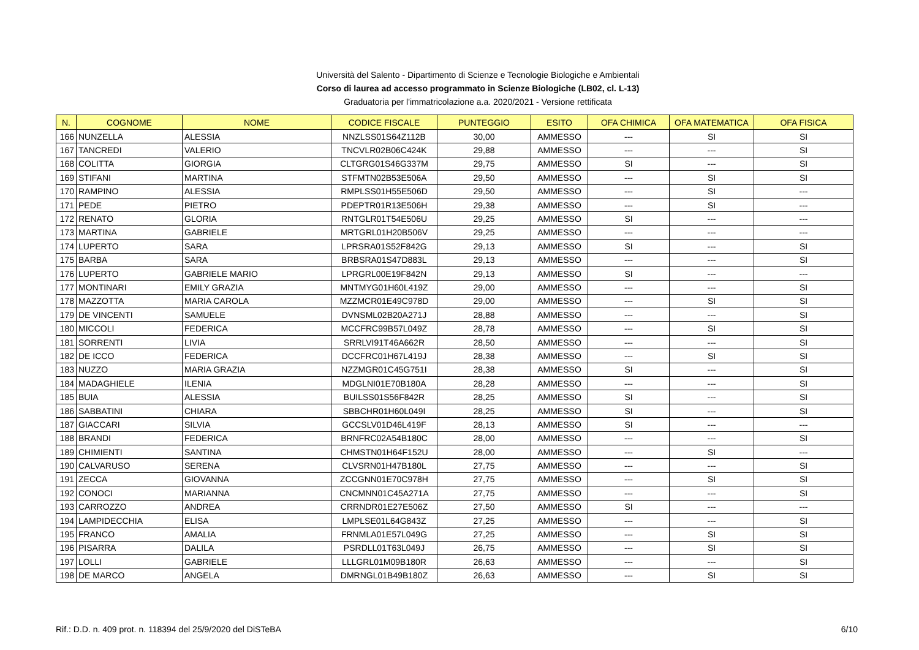Università del Salento - Dipartimento di Scienze e Tecnologie Biologiche e Ambientali
Corso di laurea ad accesso programmato in Scienze Biologiche (LB02, cl. L-13)
Graduatoria per l'immatricolazione a.a. 2020/2021 - Versione rettificata
| N. | COGNOME | NOME | CODICE FISCALE | PUNTEGGIO | ESITO | OFA CHIMICA | OFA MATEMATICA | OFA FISICA |
| --- | --- | --- | --- | --- | --- | --- | --- | --- |
| 166 | NUNZELLA | ALESSIA | NNZLSS01S64Z112B | 30,00 | AMMESSO | --- | SI | SI |
| 167 | TANCREDI | VALERIO | TNCVLR02B06C424K | 29,88 | AMMESSO | --- | --- | SI |
| 168 | COLITTA | GIORGIA | CLTGRG01S46G337M | 29,75 | AMMESSO | SI | --- | SI |
| 169 | STIFANI | MARTINA | STFMTN02B53E506A | 29,50 | AMMESSO | --- | SI | SI |
| 170 | RAMPINO | ALESSIA | RMPLSS01H55E506D | 29,50 | AMMESSO | --- | SI | --- |
| 171 | PEDE | PIETRO | PDEPTR01R13E506H | 29,38 | AMMESSO | --- | SI | --- |
| 172 | RENATO | GLORIA | RNTGLR01T54E506U | 29,25 | AMMESSO | SI | --- | --- |
| 173 | MARTINA | GABRIELE | MRTGRL01H20B506V | 29,25 | AMMESSO | --- | --- | --- |
| 174 | LUPERTO | SARA | LPRSRA01S52F842G | 29,13 | AMMESSO | SI | --- | SI |
| 175 | BARBA | SARA | BRBSRA01S47D883L | 29,13 | AMMESSO | --- | --- | SI |
| 176 | LUPERTO | GABRIELE MARIO | LPRGRL00E19F842N | 29,13 | AMMESSO | SI | --- | --- |
| 177 | MONTINARI | EMILY GRAZIA | MNTMYG01H60L419Z | 29,00 | AMMESSO | --- | --- | SI |
| 178 | MAZZOTTA | MARIA CAROLA | MZZMCR01E49C978D | 29,00 | AMMESSO | --- | SI | SI |
| 179 | DE VINCENTI | SAMUELE | DVNSML02B20A271J | 28,88 | AMMESSO | --- | --- | SI |
| 180 | MICCOLI | FEDERICA | MCCFRC99B57L049Z | 28,78 | AMMESSO | --- | SI | SI |
| 181 | SORRENTI | LIVIA | SRRLVI91T46A662R | 28,50 | AMMESSO | --- | --- | SI |
| 182 | DE ICCO | FEDERICA | DCCFRC01H67L419J | 28,38 | AMMESSO | --- | SI | SI |
| 183 | NUZZO | MARIA GRAZIA | NZZMGR01C45G751I | 28,38 | AMMESSO | SI | --- | SI |
| 184 | MADAGHIELE | ILENIA | MDGLNI01E70B180A | 28,28 | AMMESSO | --- | --- | SI |
| 185 | BUIA | ALESSIA | BUILSS01S56F842R | 28,25 | AMMESSO | SI | --- | SI |
| 186 | SABBATINI | CHIARA | SBBCHR01H60L049I | 28,25 | AMMESSO | SI | --- | SI |
| 187 | GIACCARI | SILVIA | GCCSLV01D46L419F | 28,13 | AMMESSO | SI | --- | --- |
| 188 | BRANDI | FEDERICA | BRNFRC02A54B180C | 28,00 | AMMESSO | --- | --- | SI |
| 189 | CHIMIENTI | SANTINA | CHMSTN01H64F152U | 28,00 | AMMESSO | --- | SI | --- |
| 190 | CALVARUSO | SERENA | CLVSRN01H47B180L | 27,75 | AMMESSO | --- | --- | SI |
| 191 | ZECCA | GIOVANNA | ZCCGNN01E70C978H | 27,75 | AMMESSO | --- | SI | SI |
| 192 | CONOCI | MARIANNA | CNCMNN01C45A271A | 27,75 | AMMESSO | --- | --- | SI |
| 193 | CARROZZO | ANDREA | CRRNDR01E27E506Z | 27,50 | AMMESSO | SI | --- | --- |
| 194 | LAMPIDECCHIA | ELISA | LMPLSE01L64G843Z | 27,25 | AMMESSO | --- | --- | SI |
| 195 | FRANCO | AMALIA | FRNMLA01E57L049G | 27,25 | AMMESSO | --- | SI | SI |
| 196 | PISARRA | DALILA | PSRDLL01T63L049J | 26,75 | AMMESSO | --- | SI | SI |
| 197 | LOLLI | GABRIELE | LLLGRL01M09B180R | 26,63 | AMMESSO | --- | --- | SI |
| 198 | DE MARCO | ANGELA | DMRNGL01B49B180Z | 26,63 | AMMESSO | --- | SI | SI |
Rif.: D.D. n. 409 prot. n. 118394 del 25/9/2020 del DiSTeBA 6/10